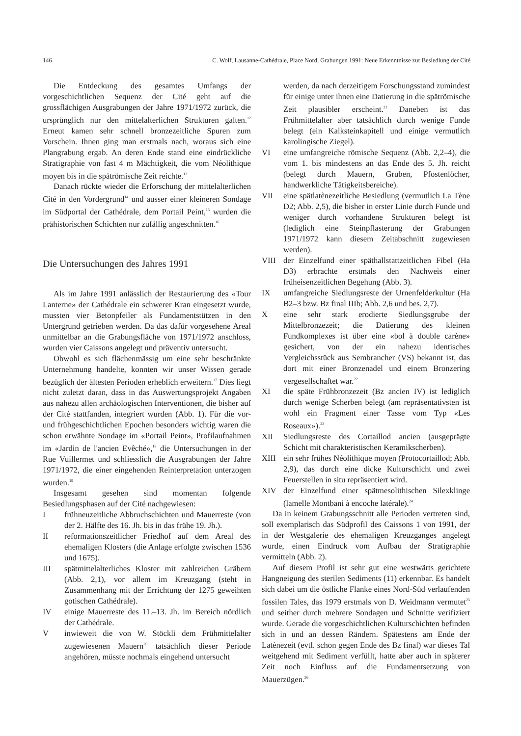146 C. Wolf, Lausanne-Cathédrale, Place Nord, Grabungen 1991: Neue Erkenntnisse zur Besiedlung der Cité
Die Entdeckung des gesamtes Umfangs der vorgeschichtlichen Sequenz der Cité geht auf die grossflächigen Ausgrabungen der Jahre 1971/1972 zurück, die ursprünglich nur den mittelalterlichen Strukturen galten.<sup>12</sup> Erneut kamen sehr schnell bronzezeitliche Spuren zum Vorschein. Ihnen ging man erstmals nach, woraus sich eine Plangrabung ergab. An deren Ende stand eine eindrückliche Stratigraphie von fast 4 m Mächtigkeit, die vom Néolithique moyen bis in die spätrömische Zeit reichte.<sup>13</sup>
Danach rückte wieder die Erforschung der mittelalterlichen Cité in den Vordergrund<sup>14</sup> und ausser einer kleineren Sondage im Südportal der Cathédrale, dem Portail Peint,<sup>15</sup> wurden die prähistorischen Schichten nur zufällig angeschnitten.<sup>16</sup>
Die Untersuchungen des Jahres 1991
Als im Jahre 1991 anlässlich der Restaurierung des «Tour Lanterne» der Cathédrale ein schwerer Kran eingesetzt wurde, mussten vier Betonpfeiler als Fundamentstützen in den Untergrund getrieben werden. Da das dafür vorgesehene Areal unmittelbar an die Grabungsfläche von 1971/1972 anschloss, wurden vier Caissons angelegt und präventiv untersucht.
Obwohl es sich flächenmässig um eine sehr beschränkte Unternehmung handelte, konnten wir unser Wissen gerade bezüglich der ältesten Perioden erheblich erweitern.<sup>17</sup> Dies liegt nicht zuletzt daran, dass in das Auswertungsprojekt Angaben aus nahezu allen archäologischen Interventionen, die bisher auf der Cité stattfanden, integriert wurden (Abb. 1). Für die vor- und frühgeschichtlichen Epochen besonders wichtig waren die schon erwähnte Sondage im «Portail Peint», Profilaufnahmen im «Jardin de l'ancien Evêché»,<sup>18</sup> die Untersuchungen in der Rue Vuillermet und schliesslich die Ausgrabungen der Jahre 1971/1972, die einer eingehenden Reinterpretation unterzogen wurden.<sup>19</sup>
Insgesamt gesehen sind momentan folgende Besiedlungsphasen auf der Cité nachgewiesen:
Ifrühneuzeitliche Abbruchschichten und Mauerreste (von der 2. Hälfte des 16. Jh. bis in das frühe 19. Jh.).
II reformationszeitlicher Friedhof auf dem Areal des ehemaligen Klosters (die Anlage erfolgte zwischen 1536 und 1675).
III spätmittelalterliches Kloster mit zahlreichen Gräbern (Abb. 2,1), vor allem im Kreuzgang (steht in Zusammenhang mit der Errichtung der 1275 geweihten gotischen Cathédrale).
IV einige Mauerreste des 11.–13. Jh. im Bereich nördlich der Cathédrale.
Vinwieweit die von W. Stöckli dem Frühmittelalter zugewiesenen Mauern<sup>20</sup> tatsächlich dieser Periode angehören, müsste nochmals eingehend untersucht
werden, da nach derzeitigem Forschungsstand zumindest für einige unter ihnen eine Datierung in die spätrömische Zeit plausibler erscheint.<sup>21</sup> Daneben ist das Frühmittelalter aber tatsächlich durch wenige Funde belegt (ein Kalksteinkapitell und einige vermutlich karolingische Ziegel).
VI eine umfangreiche römische Sequenz (Abb. 2,2–4), die vom 1. bis mindestens an das Ende des 5. Jh. reicht (belegt durch Mauern, Gruben, Pfostenlöcher, handwerkliche Tätigkeitsbereiche).
VII eine spätlatènezeitliche Besiedlung (vermutlich La Tène D2; Abb. 2,5), die bisher in erster Linie durch Funde und weniger durch vorhandene Strukturen belegt ist (lediglich eine Steinpflasterung der Grabungen 1971/1972 kann diesem Zeitabschnitt zugewiesen werden).
VIII der Einzelfund einer späthallstattzeitlichen Fibel (Ha D3) erbrachte erstmals den Nachweis einer früheisenzeitlichen Begehung (Abb. 3).
IX umfangreiche Siedlungsreste der Urnenfelderkultur (Ha B2–3 bzw. Bz final IIIb; Abb. 2,6 und bes. 2,7).
Xeine sehr stark erodierte Siedlungsgrube der Mittelbronzezeit; die Datierung des kleinen Fundkomplexes ist über eine «bol à double carène» gesichert, von der ein nahezu identisches Vergleichsstück aus Sembrancher (VS) bekannt ist, das dort mit einer Bronzenadel und einem Bronzering vergesellschaftet war.<sup>22</sup>
XI die späte Frühbronzezeit (Bz ancien IV) ist lediglich durch wenige Scherben belegt (am repräsentativsten ist wohl ein Fragment einer Tasse vom Typ «Les Roseaux»).<sup>23</sup>
XII Siedlungsreste des Cortaillod ancien (ausgeprägte Schicht mit charakteristischen Keramikscherben).
XIII ein sehr frühes Néolithique moyen (Protocortaillod; Abb. 2,9), das durch eine dicke Kulturschicht und zwei Feuerstellen in situ repräsentiert wird.
XIV der Einzelfund einer spätmesolithischen Silexklinge (lamelle Montbani à encoche latérale).<sup>24</sup>
Da in keinem Grabungsschnitt alle Perioden vertreten sind, soll exemplarisch das Südprofil des Caissons 1 von 1991, der in der Westgalerie des ehemaligen Kreuzganges angelegt wurde, einen Eindruck vom Aufbau der Stratigraphie vermitteln (Abb. 2).
Auf diesem Profil ist sehr gut eine westwärts gerichtete Hangneigung des sterilen Sediments (11) erkennbar. Es handelt sich dabei um die östliche Flanke eines Nord-Süd verlaufenden fossilen Tales, das 1979 erstmals von D. Weidmann vermutet<sup>25</sup> und seither durch mehrere Sondagen und Schnitte verifiziert wurde. Gerade die vorgeschichtlichen Kulturschichten befinden sich in und an dessen Rändern. Spätestens am Ende der Latènezeit (evtl. schon gegen Ende des Bz final) war dieses Tal weitgehend mit Sediment verfüllt, hatte aber auch in späterer Zeit noch Einfluss auf die Fundamentsetzung von Mauerzügen.<sup>26</sup>